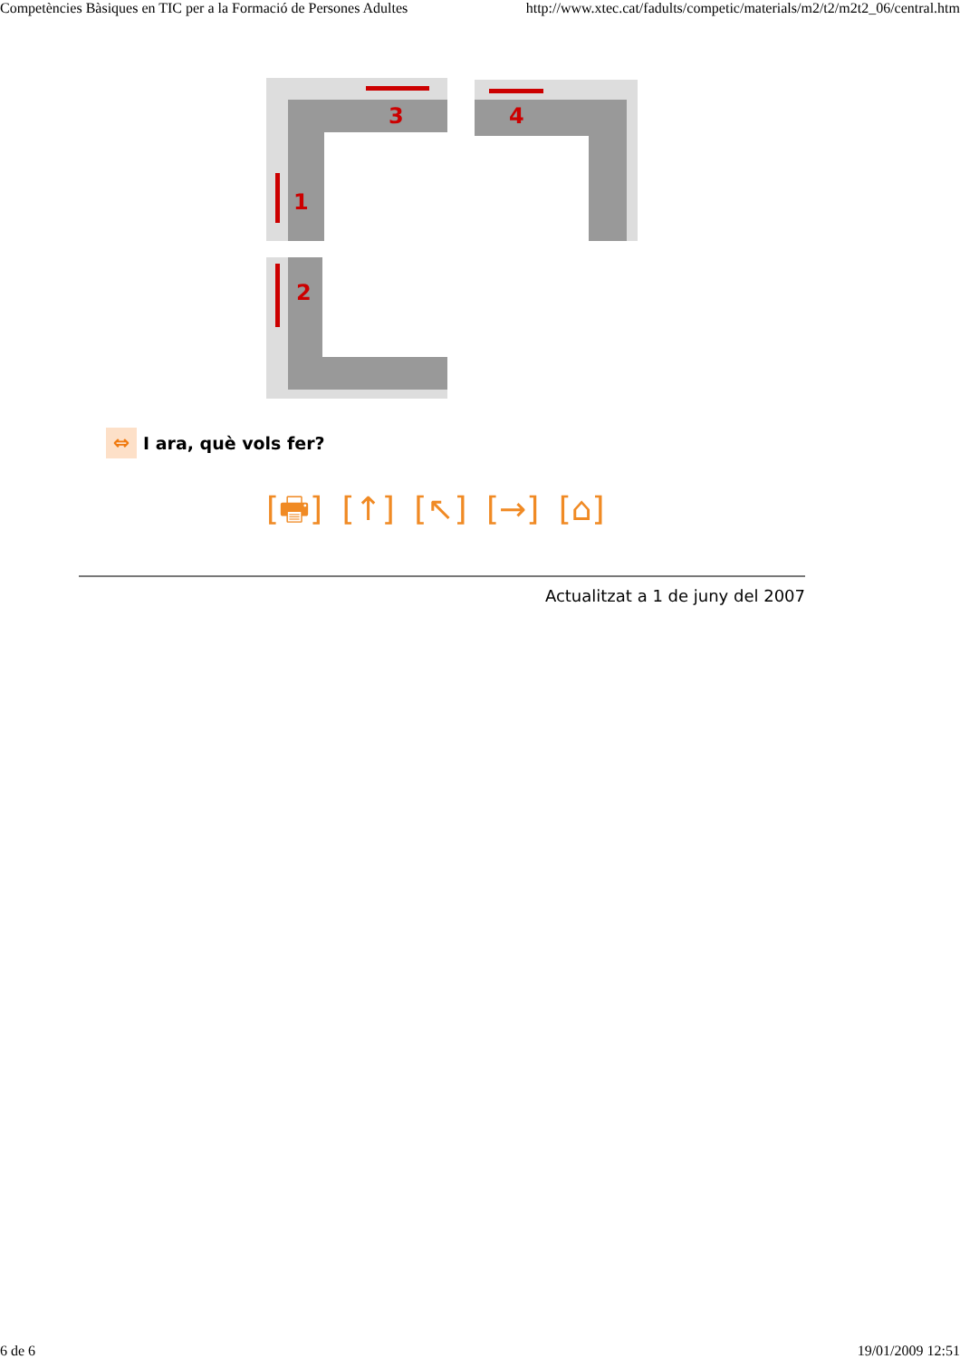Competències Bàsiques en TIC per a la Formació de Persones Adultes http://www.xtec.cat/fadults/competic/materials/m2/t2/m2t2_06/central.htm
3
4
1
2
⇔ I ara, què vols fer?
[🖶] [↑] [↖] [→] [⌂]
Actualitzat a 1 de juny del 2007
6 de 6 19/01/2009 12:51